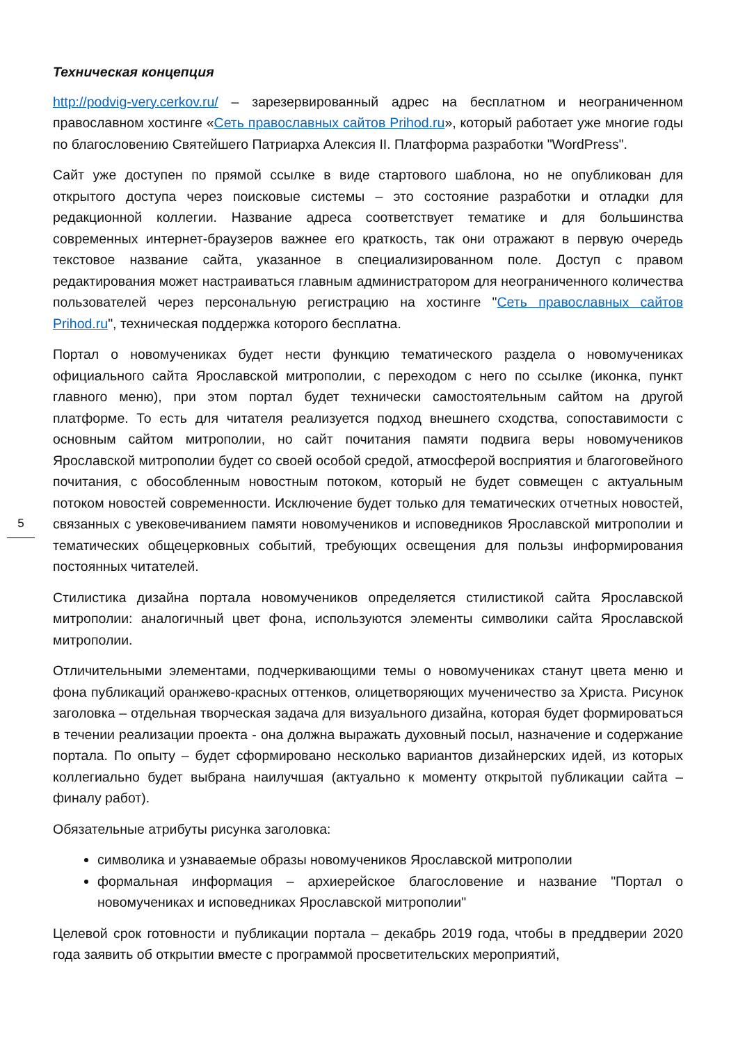Техническая концепция
http://podvig-very.cerkov.ru/ – зарезервированный адрес на бесплатном и неограниченном православном хостинге «Сеть православных сайтов Prihod.ru», который работает уже многие годы по благословению Святейшего Патриарха Алексия II. Платформа разработки "WordPress".
Сайт уже доступен по прямой ссылке в виде стартового шаблона, но не опубликован для открытого доступа через поисковые системы – это состояние разработки и отладки для редакционной коллегии. Название адреса соответствует тематике и для большинства современных интернет-браузеров важнее его краткость, так они отражают в первую очередь текстовое название сайта, указанное в специализированном поле. Доступ с правом редактирования может настраиваться главным администратором для неограниченного количества пользователей через персональную регистрацию на хостинге "Сеть православных сайтов Prihod.ru", техническая поддержка которого бесплатна.
Портал о новомучениках будет нести функцию тематического раздела о новомучениках официального сайта Ярославской митрополии, с переходом с него по ссылке (иконка, пункт главного меню), при этом портал будет технически самостоятельным сайтом на другой платформе. То есть для читателя реализуется подход внешнего сходства, сопоставимости с основным сайтом митрополии, но сайт почитания памяти подвига веры новомучеников Ярославской митрополии будет со своей особой средой, атмосферой восприятия и благоговейного почитания, с обособленным новостным потоком, который не будет совмещен с актуальным потоком новостей современности. Исключение будет только для тематических отчетных новостей, связанных с увековечиванием памяти новомучеников и исповедников Ярославской митрополии и тематических общецерковных событий, требующих освещения для пользы информирования постоянных читателей.
Стилистика дизайна портала новомучеников определяется стилистикой сайта Ярославской митрополии: аналогичный цвет фона, используются элементы символики сайта Ярославской митрополии.
Отличительными элементами, подчеркивающими темы о новомучениках станут цвета меню и фона публикаций оранжево-красных оттенков, олицетворяющих мученичество за Христа. Рисунок заголовка – отдельная творческая задача для визуального дизайна, которая будет формироваться в течении реализации проекта - она должна выражать духовный посыл, назначение и содержание портала. По опыту – будет сформировано несколько вариантов дизайнерских идей, из которых коллегиально будет выбрана наилучшая (актуально к моменту открытой публикации сайта – финалу работ).
Обязательные атрибуты рисунка заголовка:
символика и узнаваемые образы новомучеников Ярославской митрополии
формальная информация – архиерейское благословение и название "Портал о новомучениках и исповедниках Ярославской митрополии"
Целевой срок готовности и публикации портала – декабрь 2019 года, чтобы в преддверии 2020 года заявить об открытии вместе с программой просветительских мероприятий,
5